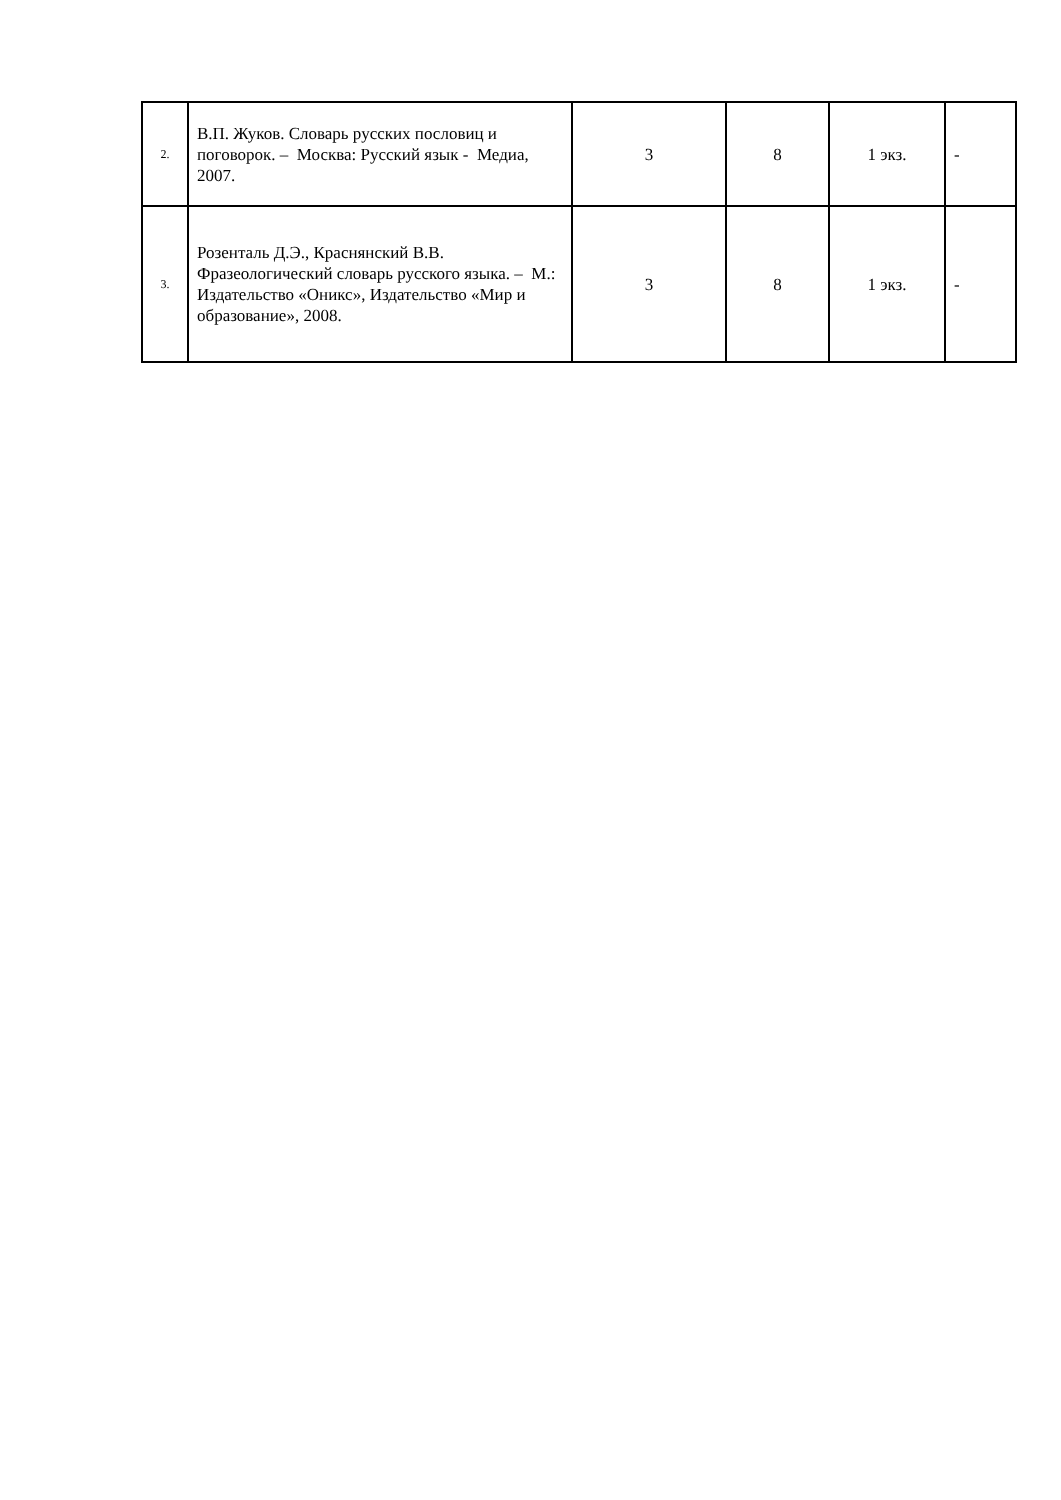| 2. | В.П. Жуков. Словарь русских пословиц и поговорок. – Москва: Русский язык - Медиа, 2007. | 3 | 8 | 1 экз. | - |
| 3. | Розенталь Д.Э., Краснянский В.В. Фразеологический словарь русского языка. – М.: Издательство «Оникс», Издательство «Мир и образование», 2008. | 3 | 8 | 1 экз. | - |